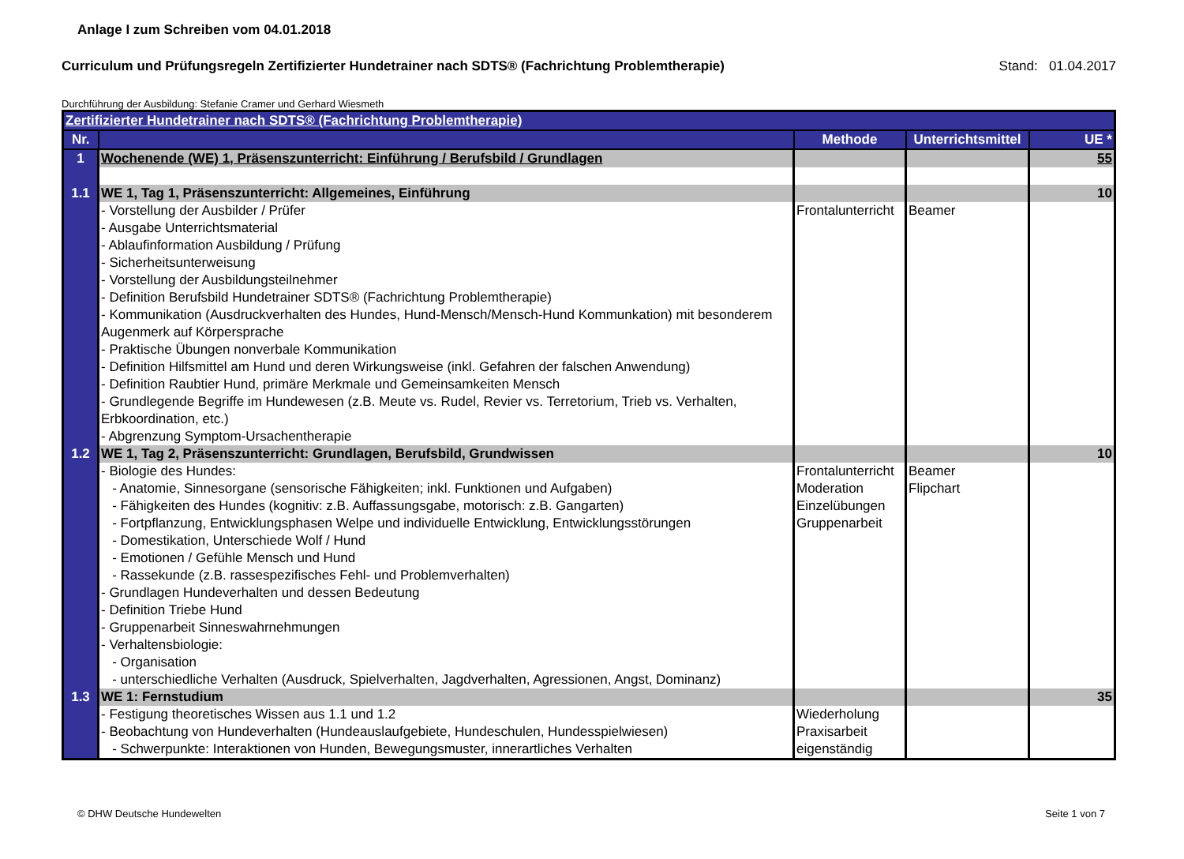Anlage I zum Schreiben vom 04.01.2018
Curriculum und Prüfungsregeln Zertifizierter Hundetrainer nach SDTS® (Fachrichtung Problemtherapie) Stand: 01.04.2017
Durchführung der Ausbildung: Stefanie Cramer und Gerhard Wiesmeth
| Zertifizierter Hundetrainer nach SDTS® (Fachrichtung Problemtherapie) | | | | |
| Nr. | | Methode | Unterrichtsmittel | UE * |
| 1 | Wochenende (WE) 1, Präsenszunterricht: Einführung / Berufsbild / Grundlagen | | | 55 |
| 1.1 | WE 1, Tag 1, Präsenszunterricht: Allgemeines, Einführung | | | 10 |
| | - Vorstellung der Ausbilder / Prüfer - Ausgabe Unterrichtsmaterial - Ablaufinformation Ausbildung / Prüfung - Sicherheitsunterweisung - Vorstellung der Ausbildungsteilnehmer - Definition Berufsbild Hundetrainer SDTS® (Fachrichtung Problemtherapie) - Kommunikation (Ausdruckverhalten des Hundes, Hund-Mensch/Mensch-Hund Kommunkation) mit besonderem Augenmerk auf Körpersprache - Praktische Übungen nonverbale Kommunikation - Definition Hilfsmittel am Hund und deren Wirkungsweise (inkl. Gefahren der falschen Anwendung) - Definition Raubtier Hund, primäre Merkmale und Gemeinsamkeiten Mensch - Grundlegende Begriffe im Hundewesen (z.B. Meute vs. Rudel, Revier vs. Terretorium, Trieb vs. Verhalten, Erbkoordination, etc.) - Abgrenzung Symptom-Ursachentherapie | Frontalunterricht | Beamer | |
| 1.2 | WE 1, Tag 2, Präsenszunterricht: Grundlagen, Berufsbild, Grundwissen | | | 10 |
| | - Biologie des Hundes: - Anatomie, Sinnesorgane (sensorische Fähigkeiten; inkl. Funktionen und Aufgaben) - Fähigkeiten des Hundes (kognitiv: z.B. Auffassungsgabe, motorisch: z.B. Gangarten) - Fortpflanzung, Entwicklungsphasen Welpe und individuelle Entwicklung, Entwicklungsstörungen - Domestikation, Unterschiede Wolf / Hund - Emotionen / Gefühle Mensch und Hund - Rassekunde (z.B. rassespezifisches Fehl- und Problemverhalten) - Grundlagen Hundeverhalten und dessen Bedeutung - Definition Triebe Hund - Gruppenarbeit Sinneswahrnehmungen - Verhaltensbiologie: - Organisation - unterschiedliche Verhalten (Ausdruck, Spielverhalten, Jagdverhalten, Agressionen, Angst, Dominanz) | Frontalunterricht Moderation Einzelübungen Gruppenarbeit | Beamer Flipchart | |
| 1.3 | WE 1: Fernstudium | | | 35 |
| | - Festigung theoretisches Wissen aus 1.1 und 1.2 - Beobachtung von Hundeverhalten (Hundeauslaufgebiete, Hundeschulen, Hundesspielwiesen) - Schwerpunkte: Interaktionen von Hunden, Bewegungsmuster, innerartliches Verhalten | Wiederholung Praxisarbeit eigenständig | | |
© DHW Deutsche Hundewelten Seite 1 von 7